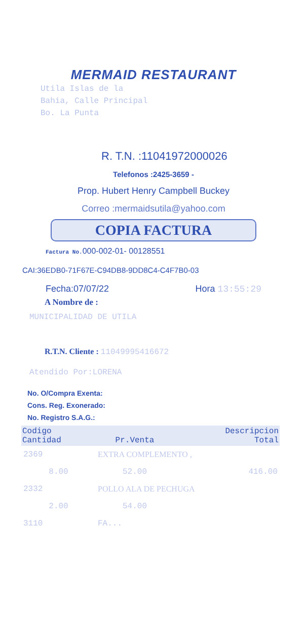MERMAID RESTAURANT
Utila Islas de la
Bahia, Calle Principal
Bo. La Punta
R. T.N. :11041972000026
Telefonos :2425-3659 -
Prop. Hubert Henry Campbell Buckey
Correo :mermaidsutila@yahoo.com
COPIA FACTURA
Factura No. 000-002-01- 00128551
CAI:36EDB0-71F67E-C94DB8-9DD8C4-C4F7B0-03
Fecha:07/07/22 Hora 13:55:29
A Nombre de :
MUNICIPALIDAD DE UTILA
R.T.N. Cliente : 11049995416672
Atendido Por:LORENA
No. O/Compra Exenta:
Cons. Reg. Exonerado:
No. Registro S.A.G.:
| Codigo Cantidad | Pr.Venta | Descripcion Total |
| --- | --- | --- |
| 2369 | EXTRA COMPLEMENTO , | |
| 8.00 | 52.00 | 416.00 |
| 2332 | POLLO ALA DE PECHUGA | |
| 2.00 | 54.00 | |
| 3110 | FA... | |